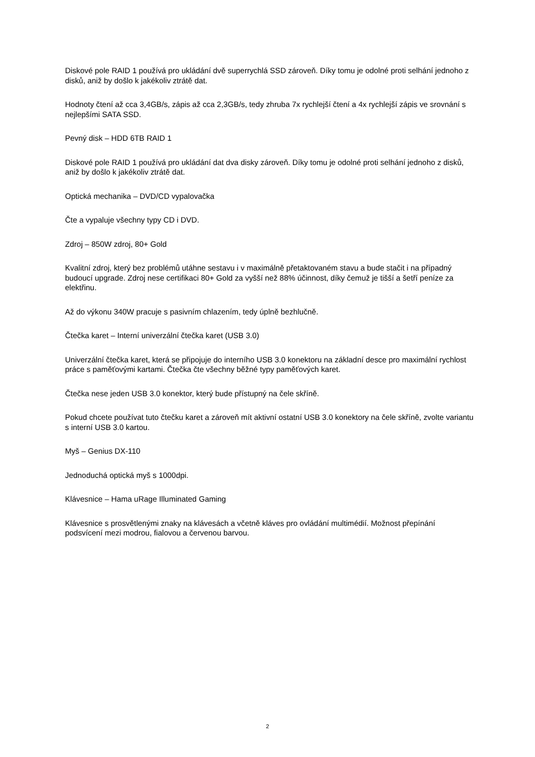Diskové pole RAID 1 používá pro ukládání dvě superrychlá SSD zároveň. Díky tomu je odolné proti selhání jednoho z disků, aniž by došlo k jakékoliv ztrátě dat.
Hodnoty čtení až cca 3,4GB/s, zápis až cca 2,3GB/s, tedy zhruba 7x rychlejší čtení a 4x rychlejší zápis ve srovnání s nejlepšími SATA SSD.
Pevný disk – HDD 6TB RAID 1
Diskové pole RAID 1 používá pro ukládání dat dva disky zároveň. Díky tomu je odolné proti selhání jednoho z disků, aniž by došlo k jakékoliv ztrátě dat.
Optická mechanika – DVD/CD vypalovačka
Čte a vypaluje všechny typy CD i DVD.
Zdroj – 850W zdroj, 80+ Gold
Kvalitní zdroj, který bez problémů utáhne sestavu i v maximálně přetaktovaném stavu a bude stačit i na případný budoucí upgrade. Zdroj nese certifikaci 80+ Gold za vyšší než 88% účinnost, díky čemuž je tišší a šetří peníze za elektřinu.
Až do výkonu 340W pracuje s pasivním chlazením, tedy úplně bezhlučně.
Čtečka karet – Interní univerzální čtečka karet (USB 3.0)
Univerzální čtečka karet, která se připojuje do interního USB 3.0 konektoru na základní desce pro maximální rychlost práce s paměťovými kartami. Čtečka čte všechny běžné typy paměťových karet.
Čtečka nese jeden USB 3.0 konektor, který bude přístupný na čele skříně.
Pokud chcete používat tuto čtečku karet a zároveň mít aktivní ostatní USB 3.0 konektory na čele skříně, zvolte variantu s interní USB 3.0 kartou.
Myš – Genius DX-110
Jednoduchá optická myš s 1000dpi.
Klávesnice – Hama uRage Illuminated Gaming
Klávesnice s prosvětlenými znaky na klávesách a včetně kláves pro ovládání multimédií. Možnost přepínání podsvícení mezi modrou, fialovou a červenou barvou.
2